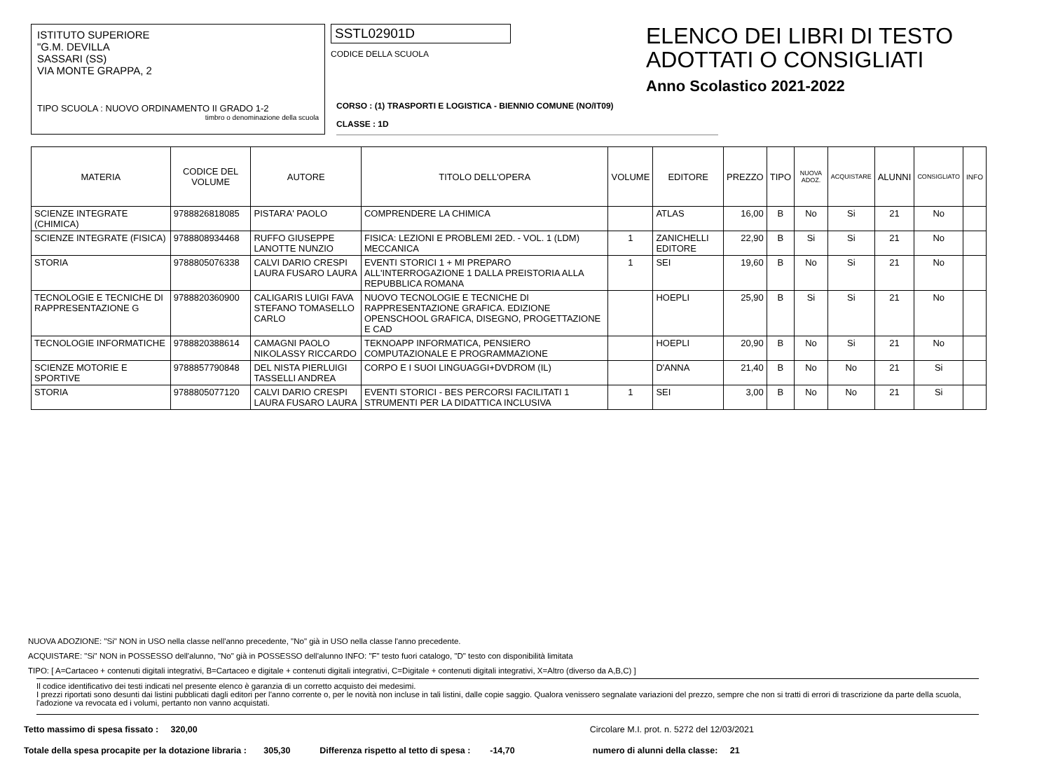ISTITUTO SUPERIORE
"G.M. DEVILLA
SASSARI (SS)
VIA MONTE GRAPPA, 2
TIPO SCUOLA : NUOVO ORDINAMENTO II GRADO 1-2
timbro o denominazione della scuola
SSTL02901D
CODICE DELLA SCUOLA
ELENCO DEI LIBRI DI TESTO
ADOTTATI O CONSIGLIATI
Anno Scolastico 2021-2022
CORSO : (1) TRASPORTI E LOGISTICA - BIENNIO COMUNE (NO/IT09)
CLASSE : 1D
| MATERIA | CODICE DEL VOLUME | AUTORE | TITOLO DELL'OPERA | VOLUME | EDITORE | PREZZO | TIPO | NUOVA ADOZ. | ACQUISTARE | ALUNNI | CONSIGLIATO | INFO |
| --- | --- | --- | --- | --- | --- | --- | --- | --- | --- | --- | --- | --- |
| SCIENZE INTEGRATE (CHIMICA) | 9788826818085 | PISTARA' PAOLO | COMPRENDERE LA CHIMICA | | ATLAS | 16,00 | B | No | Si | 21 | No | |
| SCIENZE INTEGRATE (FISICA) | 9788808934468 | RUFFO GIUSEPPE LANOTTE NUNZIO | FISICA: LEZIONI E PROBLEMI 2ED. - VOL. 1 (LDM) MECCANICA | 1 | ZANICHELLI EDITORE | 22,90 | B | Si | Si | 21 | No | |
| STORIA | 9788805076338 | CALVI DARIO CRESPI LAURA FUSARO LAURA | EVENTI STORICI 1 + MI PREPARO ALL'INTERROGAZIONE 1 DALLA PREISTORIA ALLA REPUBBLICA ROMANA | 1 | SEI | 19,60 | B | No | Si | 21 | No | |
| TECNOLOGIE E TECNICHE DI RAPPRESENTAZIONE G | 9788820360900 | CALIGARIS LUIGI FAVA STEFANO TOMASELLO CARLO | NUOVO TECNOLOGIE E TECNICHE DI RAPPRESENTAZIONE GRAFICA. EDIZIONE OPENSCHOOL GRAFICA, DISEGNO, PROGETTAZIONE E CAD | | HOEPLI | 25,90 | B | Si | Si | 21 | No | |
| TECNOLOGIE INFORMATICHE | 9788820388614 | CAMAGNI PAOLO NIKOLASSY RICCARDO | TEKNOAPP INFORMATICA, PENSIERO COMPUTAZIONALE E PROGRAMMAZIONE | | HOEPLI | 20,90 | B | No | Si | 21 | No | |
| SCIENZE MOTORIE E SPORTIVE | 9788857790848 | DEL NISTA PIERLUIGI TASSELLI ANDREA | CORPO E I SUOI LINGUAGGI+DVDROM (IL) | | D'ANNA | 21,40 | B | No | No | 21 | Si | |
| STORIA | 9788805077120 | CALVI DARIO CRESPI LAURA FUSARO LAURA | EVENTI STORICI - BES PERCORSI FACILITATI 1 STRUMENTI PER LA DIDATTICA INCLUSIVA | 1 | SEI | 3,00 | B | No | No | 21 | Si | |
NUOVA ADOZIONE: "Si" NON in USO nella classe nell'anno precedente, "No" già in USO nella classe l'anno precedente.
ACQUISTARE: "Si" NON in POSSESSO dell'alunno, "No" già in POSSESSO dell'alunno INFO: "F" testo fuori catalogo, "D" testo con disponibilità limitata
TIPO: [ A=Cartaceo + contenuti digitali integrativi, B=Cartaceo e digitale + contenuti digitali integrativi, C=Digitale + contenuti digitali integrativi, X=Altro (diverso da A,B,C) ]
Il codice identificativo dei testi indicati nel presente elenco è garanzia di un corretto acquisto dei medesimi.
I prezzi riportati sono desunti dai listini pubblicati dagli editori per l'anno corrente o, per le novità non incluse in tali listini, dalle copie saggio. Qualora venissero segnalate variazioni del prezzo, sempre che non si tratti di errori di trascrizione da parte della scuola, l'adozione va revocata ed i volumi, pertanto non vanno acquistati.
Tetto massimo di spesa fissato : 320,00 Circolare M.I. prot. n. 5272 del 12/03/2021
Totale della spesa procapite per la dotazione libraria : 305,30 Differenza rispetto al tetto di spesa : -14,70 numero di alunni della classe: 21